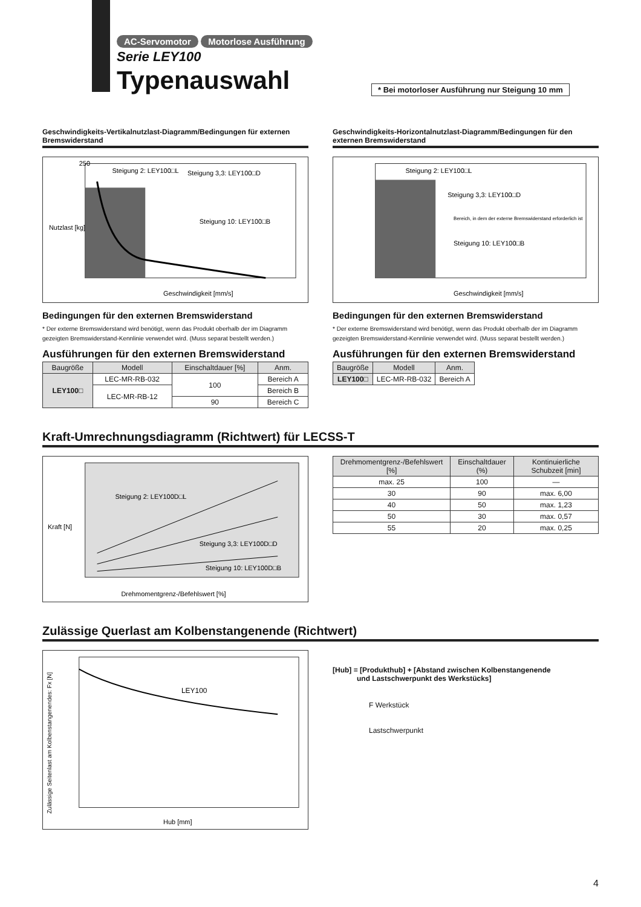AC-Servomotor Motorlose Ausführung
Serie LEY100
Typenauswahl
* Bei motorloser Ausführung nur Steigung 10 mm
Geschwindigkeits-Vertikalnutzlast-Diagramm/Bedingungen für externen Bremswiderstand
Steigung 2: LEY100□L
Steigung 3,3: LEY100□D
Steigung 10: LEY100□B
250
Geschwindigkeit [mm/s]
Nutzlast [kg]
Bedingungen für den externen Bremswiderstand
* Der externe Bremswiderstand wird benötigt, wenn das Produkt oberhalb der im Diagramm gezeigten Bremswiderstand-Kennlinie verwendet wird. (Muss separat bestellt werden.)
Ausführungen für den externen Bremswiderstand
| Baugröße | Modell | Einschaltdauer [%] | Anm. |
| --- | --- | --- | --- |
| LEY100□ | LEC-MR-RB-032 | 100 | Bereich A |
| | LEC-MR-RB-12 | | Bereich B |
| | | 90 | Bereich C |
Geschwindigkeits-Horizontalnutzlast-Diagramm/Bedingungen für den externen Bremswiderstand
Steigung 2: LEY100□L
Steigung 3,3: LEY100□D
Steigung 10: LEY100□B
Bereich, in dem der externe Bremswiderstand erforderlich ist
Geschwindigkeit [mm/s]
Bedingungen für den externen Bremswiderstand
* Der externe Bremswiderstand wird benötigt, wenn das Produkt oberhalb der im Diagramm gezeigten Bremswiderstand-Kennlinie verwendet wird. (Muss separat bestellt werden.)
Ausführungen für den externen Bremswiderstand
| Baugröße | Modell | Anm. |
| --- | --- | --- |
| LEY100□ | LEC-MR-RB-032 | Bereich A |
Kraft-Umrechnungsdiagramm (Richtwert) für LECSS-T
Steigung 2: LEY100D□L
Steigung 3,3: LEY100D□D
Steigung 10: LEY100D□B
Drehmomentgrenz-/Befehlswert [%]
Kraft [N]
| Drehmomentgrenz-/Befehlswert [%] | Einschaltdauer (%) | Kontinuierliche Schubzeit [min] |
| --- | --- | --- |
| max. 25 | 100 | — |
| 30 | 90 | max. 6,00 |
| 40 | 50 | max. 1,23 |
| 50 | 30 | max. 0,57 |
| 55 | 20 | max. 0,25 |
Zulässige Querlast am Kolbenstangenende (Richtwert)
LEY100
Hub [mm]
Zulässige Seitenlast am Kolbenstangenendes: Fx [N]
[Hub] = [Produkthub] + [Abstand zwischen Kolbenstangenende
und Lastschwerpunkt des Werkstücks]
F Werkstück
Lastschwerpunkt
4